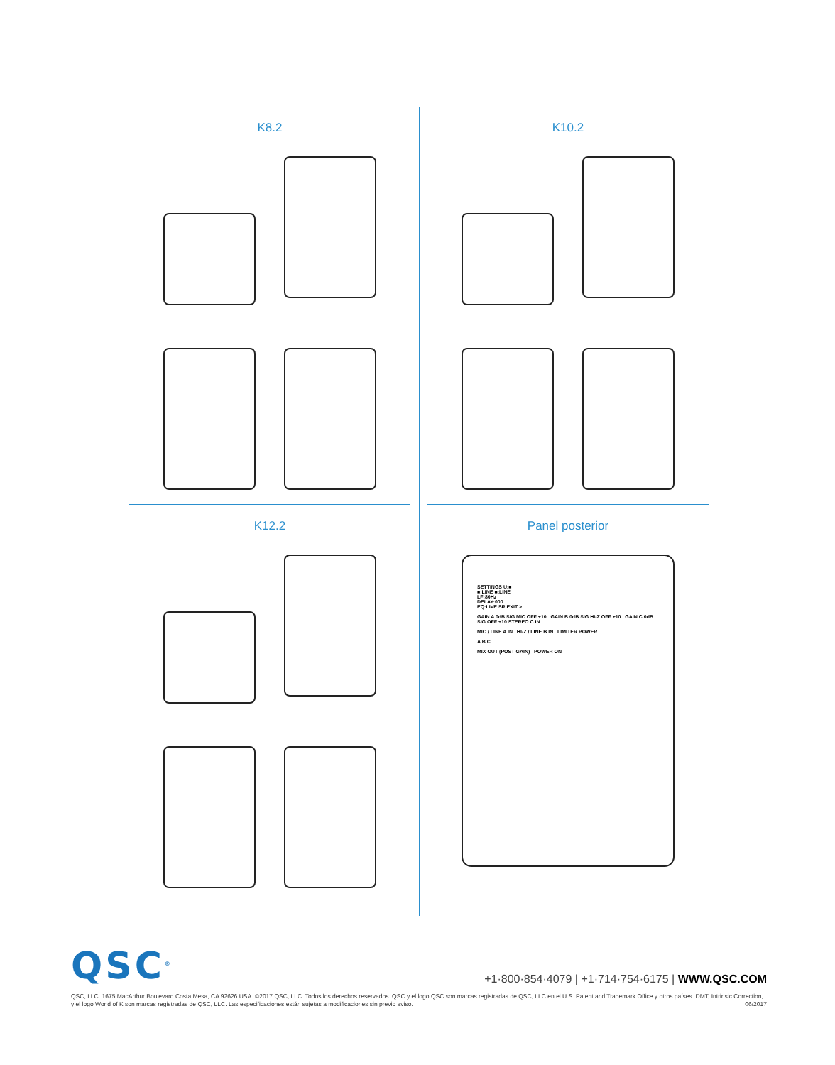K8.2
K10.2
K12.2
Panel posterior
SETTINGS U:■
■:LINE ■:LINE
LF:80Hz
DELAY:000
EQ:LIVE SR EXIT >
GAIN A 0dB SIG MIC OFF +10 GAIN B 0dB SIG HI-Z OFF +10 GAIN C 0dB SIG OFF +10 STEREO C IN
MIC / LINE A IN HI-Z / LINE B IN LIMITER POWER
A B C
MIX OUT (POST GAIN) POWER ON
QSC<sup>®</sup>
+1·800·854·4079 | +1·714·754·6175 | WWW.QSC.COM
QSC, LLC. 1675 MacArthur Boulevard Costa Mesa, CA 92626 USA. ©2017 QSC, LLC. Todos los derechos reservados. QSC y el logo QSC son marcas registradas de QSC, LLC en el U.S. Patent and Trademark Office y otros países. DMT, Intrinsic Correction, y el logo World of K son marcas registradas de QSC, LLC. Las especificaciones están sujetas a modificaciones sin previo aviso. 06/2017